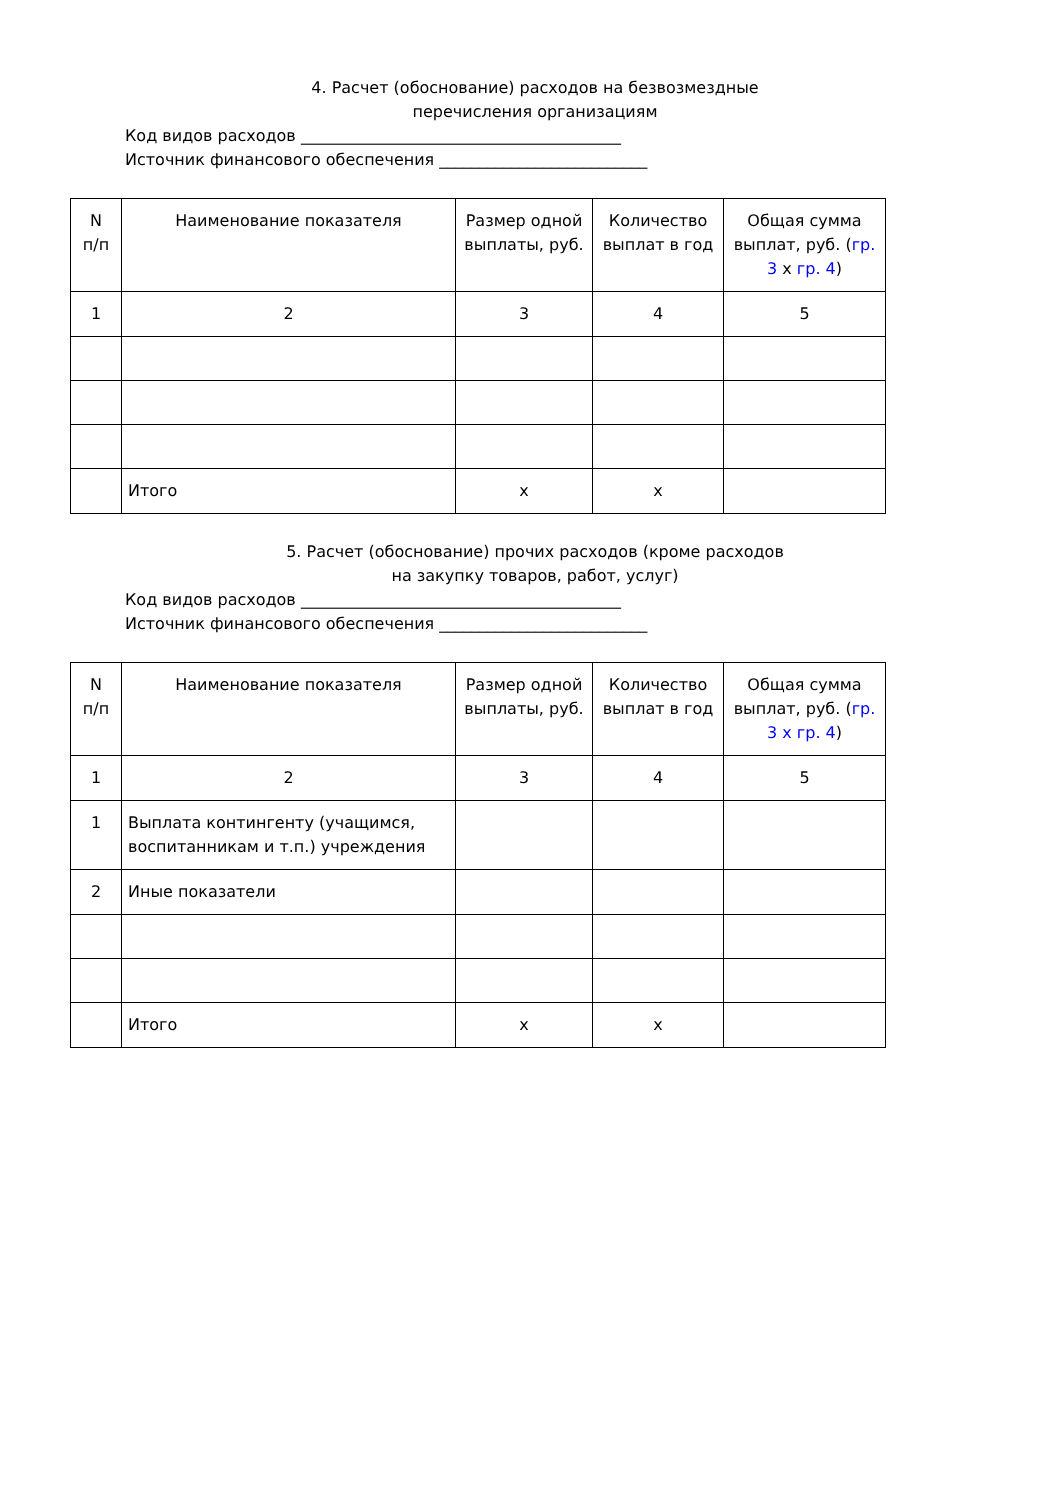4. Расчет (обоснование) расходов на безвозмездные
перечисления организациям
Код видов расходов ________________________________________
Источник финансового обеспечения __________________________
| N п/п | Наименование показателя | Размер одной выплаты, руб. | Количество выплат в год | Общая сумма выплат, руб. ( гр. 3 x гр. 4 ) |
| 1 | 2 | 3 | 4 | 5 |
| | Итого | x | x | |
5. Расчет (обоснование) прочих расходов (кроме расходов
на закупку товаров, работ, услуг)
Код видов расходов ________________________________________
Источник финансового обеспечения __________________________
| N п/п | Наименование показателя | Размер одной выплаты, руб. | Количество выплат в год | Общая сумма выплат, руб. ( гр. 3 x гр. 4 ) |
| 1 | 2 | 3 | 4 | 5 |
| 1 | Выплата контингенту (учащимся, воспитанникам и т.п.) учреждения | | | |
| 2 | Иные показатели | | | |
| | Итого | x | x | |